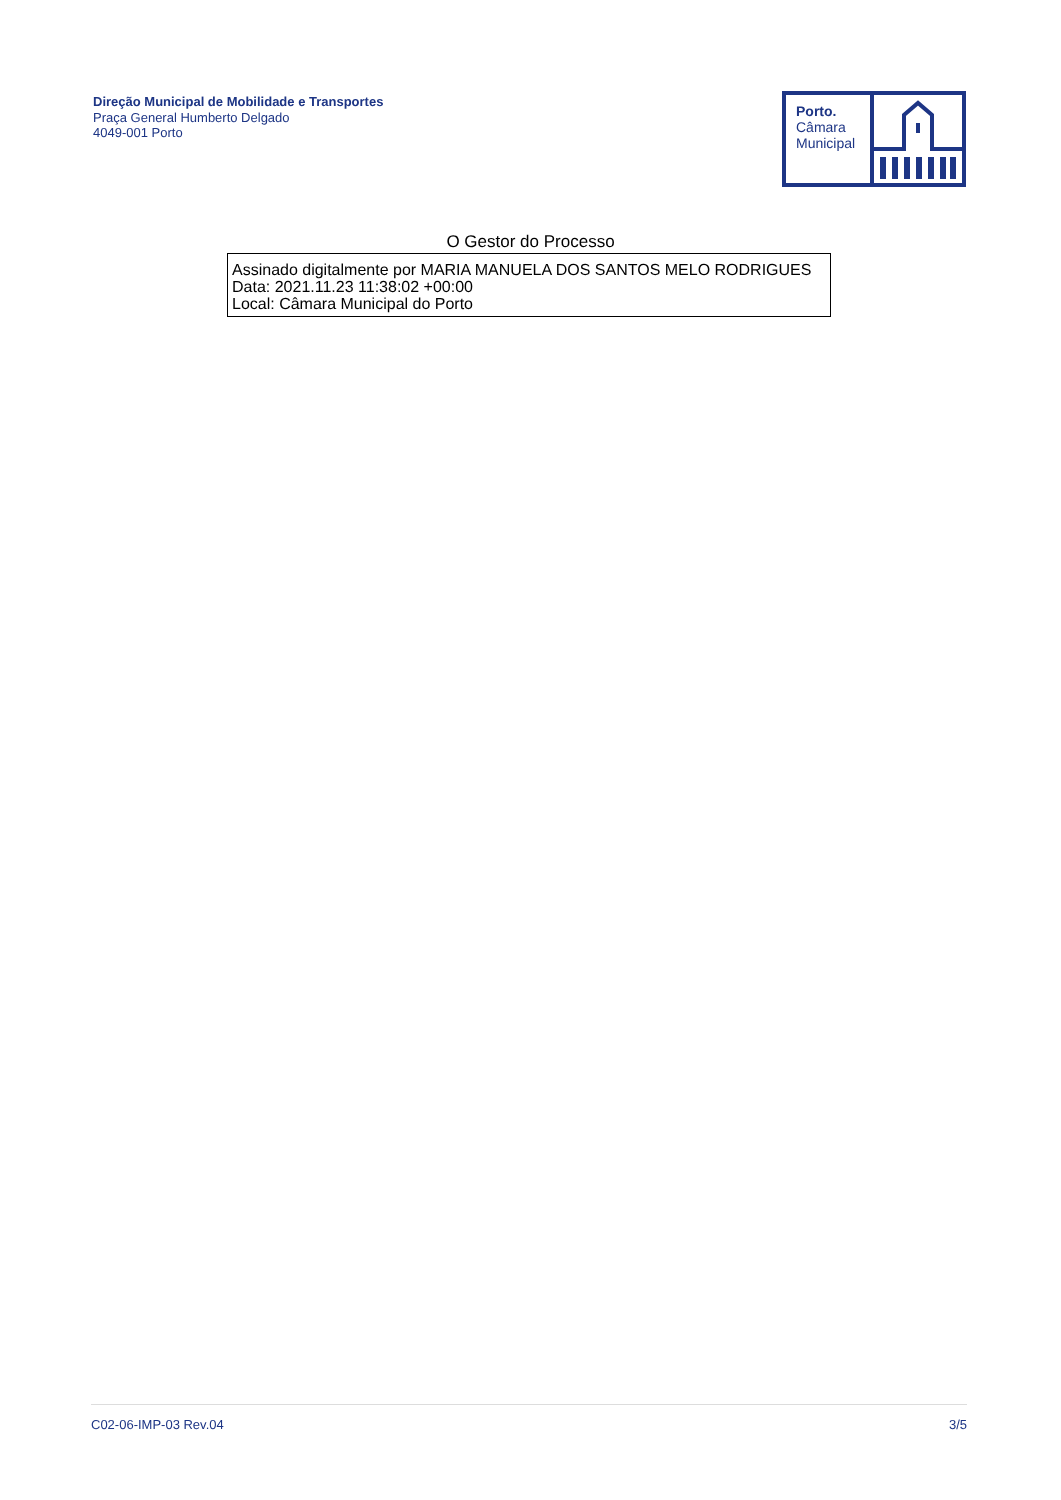Direção Municipal de Mobilidade e Transportes
Praça General Humberto Delgado
4049-001 Porto
Porto.
Câmara
Municipal
O Gestor do Processo
Assinado digitalmente por MARIA MANUELA DOS SANTOS MELO RODRIGUES
Data: 2021.11.23 11:38:02 +00:00
Local: Câmara Municipal do Porto
C02-06-IMP-03 Rev.04 3/5